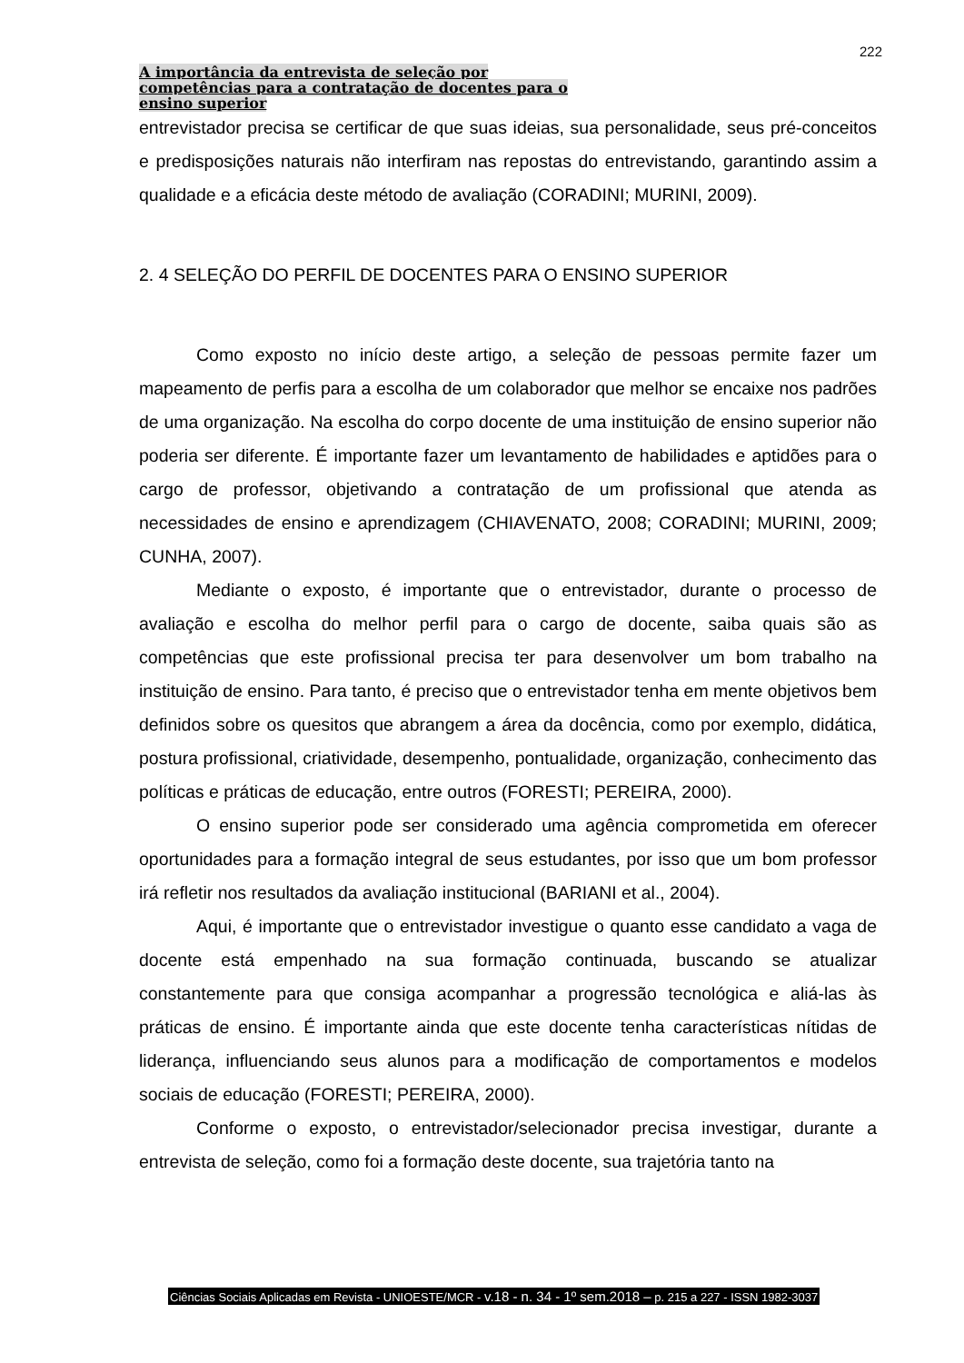222
A importância da entrevista de seleção por
competências para a contratação de docentes para o
ensino superior
entrevistador precisa se certificar de que suas ideias, sua personalidade, seus pré-conceitos e predisposições naturais não interfiram nas repostas do entrevistando, garantindo assim a qualidade e a eficácia deste método de avaliação (CORADINI; MURINI, 2009).
2. 4 SELEÇÃO DO PERFIL DE DOCENTES PARA O ENSINO SUPERIOR
Como exposto no início deste artigo, a seleção de pessoas permite fazer um mapeamento de perfis para a escolha de um colaborador que melhor se encaixe nos padrões de uma organização. Na escolha do corpo docente de uma instituição de ensino superior não poderia ser diferente. É importante fazer um levantamento de habilidades e aptidões para o cargo de professor, objetivando a contratação de um profissional que atenda as necessidades de ensino e aprendizagem (CHIAVENATO, 2008; CORADINI; MURINI, 2009; CUNHA, 2007).
Mediante o exposto, é importante que o entrevistador, durante o processo de avaliação e escolha do melhor perfil para o cargo de docente, saiba quais são as competências que este profissional precisa ter para desenvolver um bom trabalho na instituição de ensino. Para tanto, é preciso que o entrevistador tenha em mente objetivos bem definidos sobre os quesitos que abrangem a área da docência, como por exemplo, didática, postura profissional, criatividade, desempenho, pontualidade, organização, conhecimento das políticas e práticas de educação, entre outros (FORESTI; PEREIRA, 2000).
O ensino superior pode ser considerado uma agência comprometida em oferecer oportunidades para a formação integral de seus estudantes, por isso que um bom professor irá refletir nos resultados da avaliação institucional (BARIANI et al., 2004).
Aqui, é importante que o entrevistador investigue o quanto esse candidato a vaga de docente está empenhado na sua formação continuada, buscando se atualizar constantemente para que consiga acompanhar a progressão tecnológica e aliá-las às práticas de ensino. É importante ainda que este docente tenha características nítidas de liderança, influenciando seus alunos para a modificação de comportamentos e modelos sociais de educação (FORESTI; PEREIRA, 2000).
Conforme o exposto, o entrevistador/selecionador precisa investigar, durante a entrevista de seleção, como foi a formação deste docente, sua trajetória tanto na
Ciências Sociais Aplicadas em Revista - UNIOESTE/MCR - v.18 - n. 34 - 1º sem.2018 – p. 215 a 227 - ISSN 1982-3037